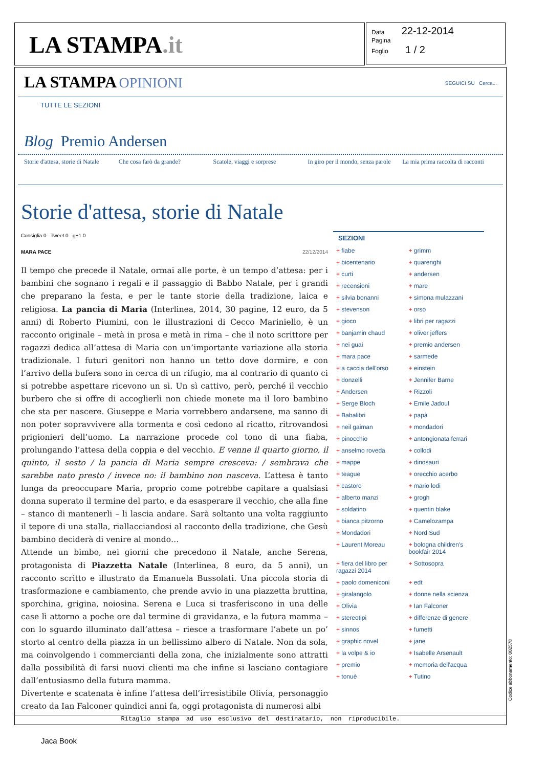LA STAMPA.it
Data 22-12-2014
Pagina
Foglio 1 / 2
LA STAMPA OPINIONI SEGUICI SU Cerca...
TUTTE LE SEZIONI
Blog Premio Andersen
Storie d'attesa, storie di Natale
Che cosa farò da grande? Scatole, viaggi e sorprese
In giro per il mondo, senza parole
La mia prima raccolta di racconti
Storie d'attesa, storie di Natale
Consiglia 0 Tweet 0 g+1 0
MARA PACE 22/12/2014
Il tempo che precede il Natale, ormai alle porte, è un tempo d’attesa: per i bambini che sognano i regali e il passaggio di Babbo Natale, per i grandi che preparano la festa, e per le tante storie della tradizione, laica e religiosa. La pancia di Maria (Interlinea, 2014, 30 pagine, 12 euro, da 5 anni) di Roberto Piumini, con le illustrazioni di Cecco Mariniello, è un racconto originale – metà in prosa e metà in rima – che il noto scrittore per ragazzi dedica all’attesa di Maria con un’importante variazione alla storia tradizionale. I futuri genitori non hanno un tetto dove dormire, e con l’arrivo della bufera sono in cerca di un rifugio, ma al contrario di quanto ci si potrebbe aspettare ricevono un sì. Un sì cattivo, però, perché il vecchio burbero che si offre di accoglierli non chiede monete ma il loro bambino che sta per nascere. Giuseppe e Maria vorrebbero andarsene, ma sanno di non poter sopravvivere alla tormenta e così cedono al ricatto, ritrovandosi prigionieri dell’uomo. La narrazione procede col tono di una fiaba, prolungando l’attesa della coppia e del vecchio. E venne il quarto giorno, il quinto, il sesto / la pancia di Maria sempre cresceva: / sembrava che sarebbe nato presto / invece no: il bambino non nasceva. L’attesa è tanto lunga da preoccupare Maria, proprio come potrebbe capitare a qualsiasi donna superato il termine del parto, e da esasperare il vecchio, che alla fine – stanco di mantenerli – li lascia andare. Sarà soltanto una volta raggiunto il tepore di una stalla, riallacciandosi al racconto della tradizione, che Gesù bambino deciderà di venire al mondo…
Attende un bimbo, nei giorni che precedono il Natale, anche Serena, protagonista di Piazzetta Natale (Interlinea, 8 euro, da 5 anni), un racconto scritto e illustrato da Emanuela Bussolati. Una piccola storia di trasformazione e cambiamento, che prende avvio in una piazzetta bruttina, sporchina, grigina, noiosina. Serena e Luca si trasferiscono in una delle case lì attorno a poche ore dal termine di gravidanza, e la futura mamma – con lo sguardo illuminato dall’attesa – riesce a trasformare l’abete un po’ storto al centro della piazza in un bellissimo albero di Natale. Non da sola, ma coinvolgendo i commercianti della zona, che inizialmente sono attratti dalla possibilità di farsi nuovi clienti ma che infine si lasciano contagiare dall’entusiasmo della futura mamma.
Divertente e scatenata è infine l’attesa dell’irresistibile Olivia, personaggio creato da Ian Falconer quindici anni fa, oggi protagonista di numerosi albi
SEZIONI
+ fiabe + grimm + bicentenario + quarenghi + curti + andersen + recensioni + mare + silvia bonanni + simona mulazzani + stevenson + orso + gioco + libri per ragazzi + banjamin chaud + oliver jeffers + nei guai + premio andersen + mara pace + sarmede + a caccia dell'orso + einstein + donzelli + Jennifer Barne + Andersen + Rizzoli + Serge Bloch + Emile Jadoul + Babalibri + papà + neil gaiman + mondadori + pinocchio + antongionata ferrari + anselmo roveda + collodi + mappe + dinosauri + teague + orecchio acerbo + castoro + mario lodi + alberto manzi + grogh + soldatino + quentin blake + bianca pitzorno + Camelozampa + Mondadori + Nord Sud + Laurent Moreau + bologna children's bookfair 2014 + fiera del libro per ragazzi 2014 + Sottosopra + paolo domeniconi + edt + giralangolo + donne nella scienza + Olivia + Ian Falconer + stereotipi + differenze di genere + sinnos + fumetti + graphic novel + jane + la volpe & io + Isabelle Arsenault + premio + memoria dell'acqua + tonuè + Tutino
Ritaglio stampa ad uso esclusivo del destinatario, non riproducibile.
Codice abbonamento: 002578
Jaca Book